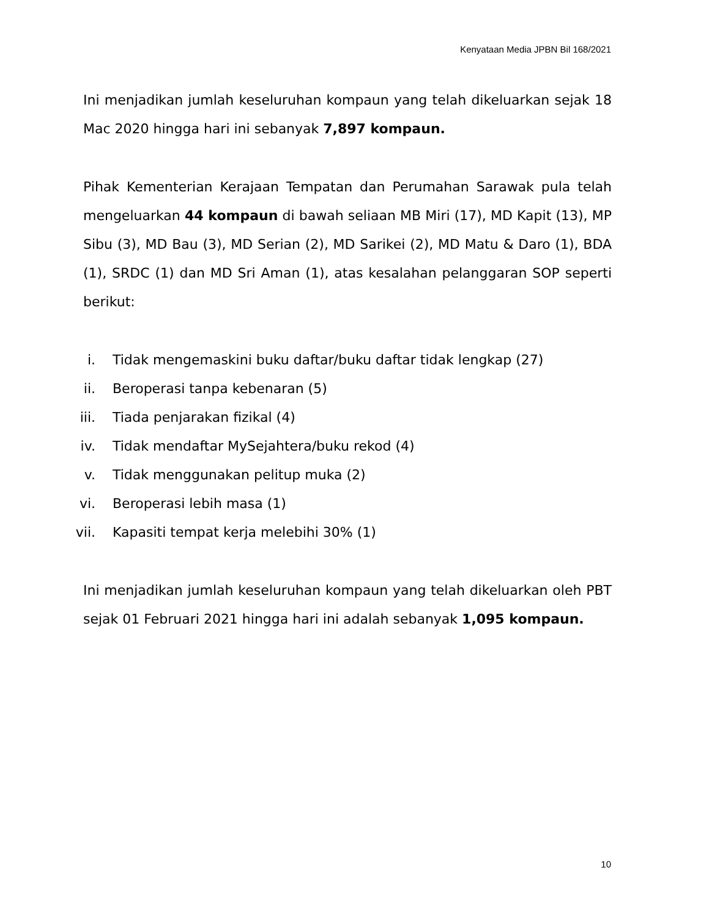Kenyataan Media JPBN Bil 168/2021
Ini menjadikan jumlah keseluruhan kompaun yang telah dikeluarkan sejak 18 Mac 2020 hingga hari ini sebanyak 7,897 kompaun.
Pihak Kementerian Kerajaan Tempatan dan Perumahan Sarawak pula telah mengeluarkan 44 kompaun di bawah seliaan MB Miri (17), MD Kapit (13), MP Sibu (3), MD Bau (3), MD Serian (2), MD Sarikei (2), MD Matu & Daro (1), BDA (1), SRDC (1) dan MD Sri Aman (1), atas kesalahan pelanggaran SOP seperti berikut:
i. Tidak mengemaskini buku daftar/buku daftar tidak lengkap (27)
ii. Beroperasi tanpa kebenaran (5)
iii. Tiada penjarakan fizikal (4)
iv. Tidak mendaftar MySejahtera/buku rekod (4)
v. Tidak menggunakan pelitup muka (2)
vi. Beroperasi lebih masa (1)
vii. Kapasiti tempat kerja melebihi 30% (1)
Ini menjadikan jumlah keseluruhan kompaun yang telah dikeluarkan oleh PBT sejak 01 Februari 2021 hingga hari ini adalah sebanyak 1,095 kompaun.
10